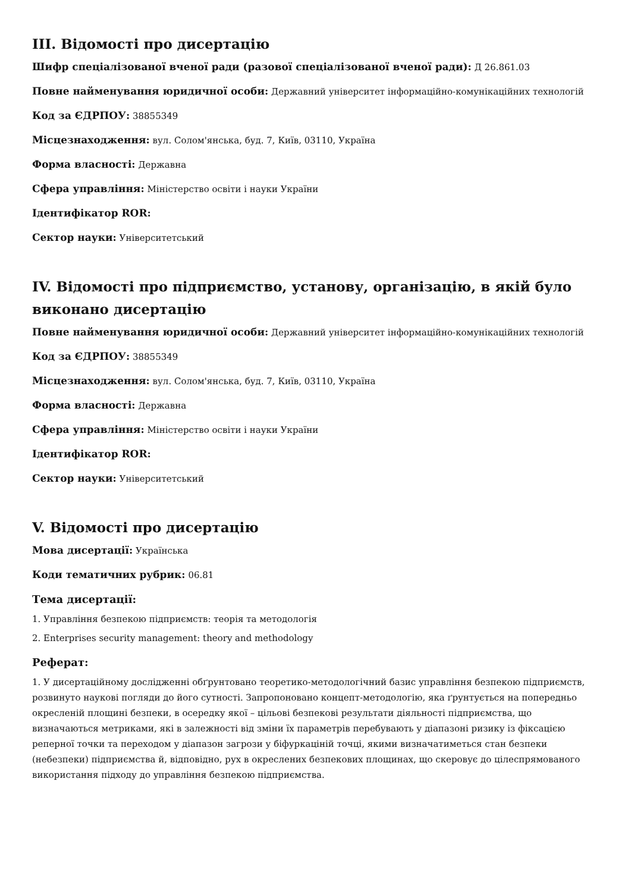III. Відомості про дисертацію
Шифр спеціалізованої вченої ради (разової спеціалізованої вченої ради): Д 26.861.03
Повне найменування юридичної особи: Державний університет інформаційно-комунікаційних технологій
Код за ЄДРПОУ: 38855349
Місцезнаходження: вул. Солом'янська, буд. 7, Київ, 03110, Україна
Форма власності: Державна
Сфера управління: Міністерство освіти і науки України
Ідентифікатор ROR:
Сектор науки: Університетський
IV. Відомості про підприємство, установу, організацію, в якій було виконано дисертацію
Повне найменування юридичної особи: Державний університет інформаційно-комунікаційних технологій
Код за ЄДРПОУ: 38855349
Місцезнаходження: вул. Солом'янська, буд. 7, Київ, 03110, Україна
Форма власності: Державна
Сфера управління: Міністерство освіти і науки України
Ідентифікатор ROR:
Сектор науки: Університетський
V. Відомості про дисертацію
Мова дисертації: Українська
Коди тематичних рубрик: 06.81
Тема дисертації:
1. Управління безпекою підприємств: теорія та методологія
2. Enterprises security management: theory and methodology
Реферат:
1. У дисертаційному дослідженні обґрунтовано теоретико-методологічний базис управління безпекою підприємств, розвинуто наукові погляди до його сутності. Запропоновано концепт-методологію, яка ґрунтується на попередньо окресленій площині безпеки, в осередку якої – цільові безпекові результати діяльності підприємства, що визначаються метриками, які в залежності від зміни їх параметрів перебувають у діапазоні ризику із фіксацією реперної точки та переходом у діапазон загрози у біфуркаціній точці, якими визначатиметься стан безпеки (небезпеки) підприємства й, відповідно, рух в окреслених безпекових площинах, що скеровує до цілеспрямованого використання підходу до управління безпекою підприємства.